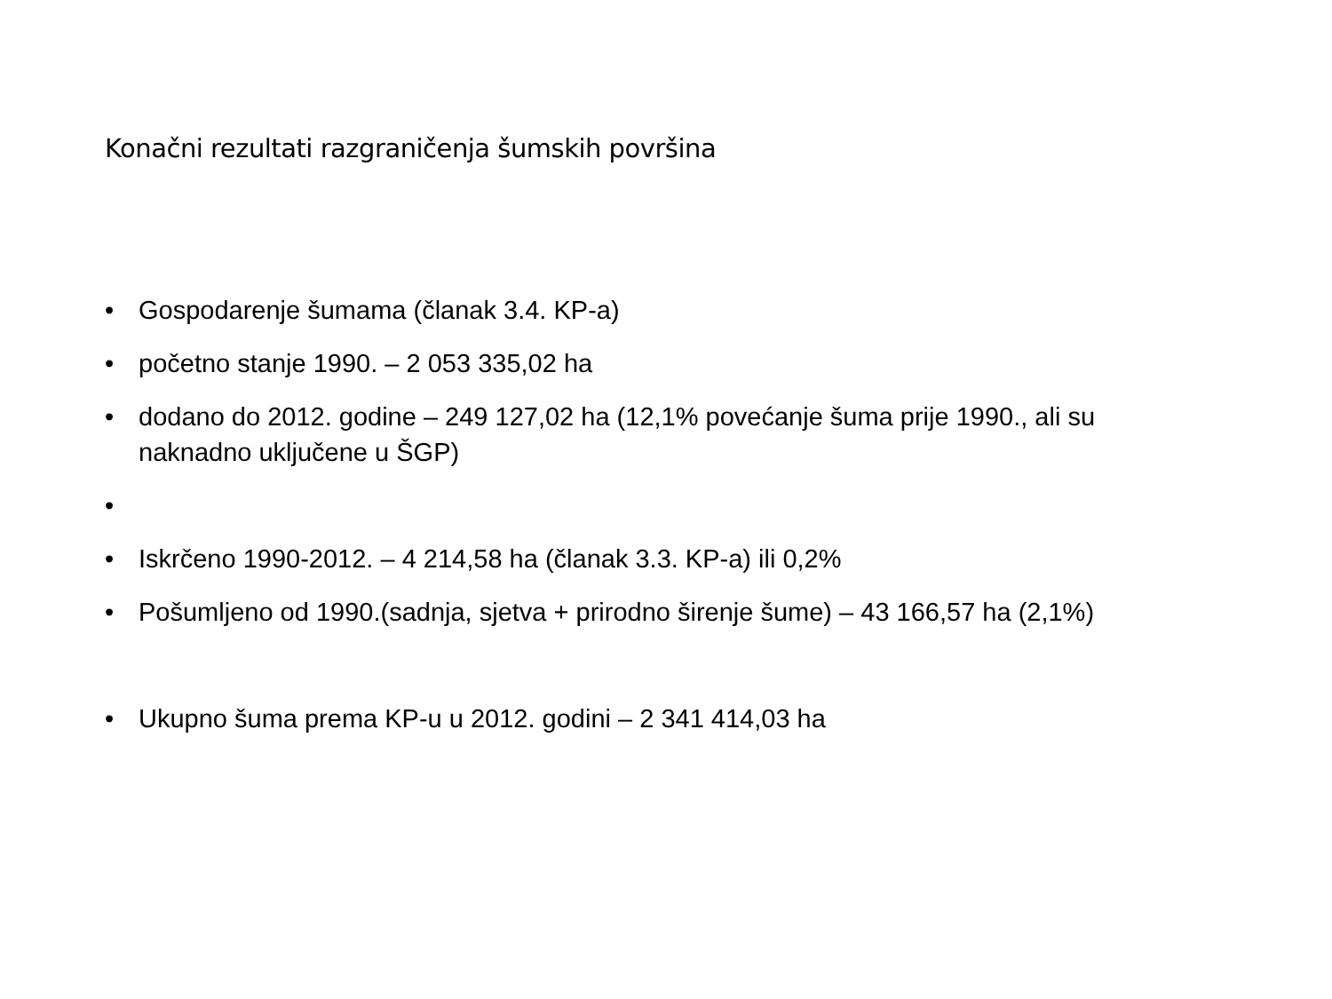Konačni rezultati razgraničenja šumskih površina
• Gospodarenje šumama (članak 3.4. KP-a)
• početno stanje 1990. – 2 053 335,02 ha
• dodano do 2012. godine – 249 127,02 ha (12,1% povećanje šuma prije 1990., ali su naknadno uključene u ŠGP)
•
• Iskrčeno 1990-2012. – 4 214,58 ha (članak 3.3. KP-a) ili 0,2%
• Pošumljeno od 1990.(sadnja, sjetva + prirodno širenje šume) – 43 166,57 ha (2,1%)
• Ukupno šuma prema KP-u u 2012. godini – 2 341 414,03 ha